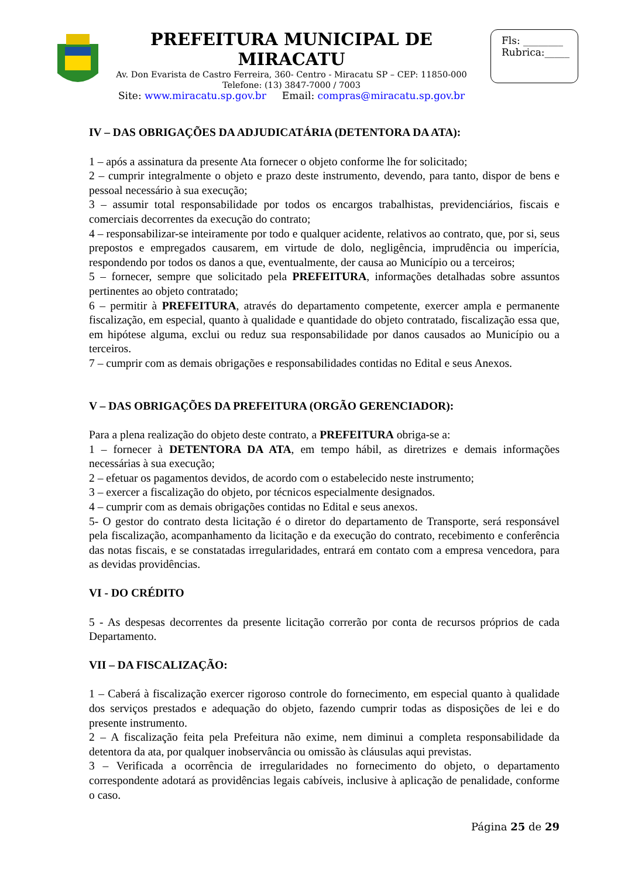PREFEITURA MUNICIPAL DE MIRACATU
Av. Don Evarista de Castro Ferreira, 360- Centro - Miracatu SP – CEP: 11850-000
Telefone: (13) 3847-7000 / 7003
Site: www.miracatu.sp.gov.br Email: compras@miracatu.sp.gov.br
Fls: ________
Rubrica:_____
IV – DAS OBRIGAÇÕES DA ADJUDICATÁRIA (DETENTORA DA ATA):
1 – após a assinatura da presente Ata fornecer o objeto conforme lhe for solicitado;
2 – cumprir integralmente o objeto e prazo deste instrumento, devendo, para tanto, dispor de bens e pessoal necessário à sua execução;
3 – assumir total responsabilidade por todos os encargos trabalhistas, previdenciários, fiscais e comerciais decorrentes da execução do contrato;
4 – responsabilizar-se inteiramente por todo e qualquer acidente, relativos ao contrato, que, por si, seus prepostos e empregados causarem, em virtude de dolo, negligência, imprudência ou imperícia, respondendo por todos os danos a que, eventualmente, der causa ao Município ou a terceiros;
5 – fornecer, sempre que solicitado pela PREFEITURA, informações detalhadas sobre assuntos pertinentes ao objeto contratado;
6 – permitir à PREFEITURA, através do departamento competente, exercer ampla e permanente fiscalização, em especial, quanto à qualidade e quantidade do objeto contratado, fiscalização essa que, em hipótese alguma, exclui ou reduz sua responsabilidade por danos causados ao Município ou a terceiros.
7 – cumprir com as demais obrigações e responsabilidades contidas no Edital e seus Anexos.
V – DAS OBRIGAÇÕES DA PREFEITURA (ORGÃO GERENCIADOR):
Para a plena realização do objeto deste contrato, a PREFEITURA obriga-se a:
1 – fornecer à DETENTORA DA ATA, em tempo hábil, as diretrizes e demais informações necessárias à sua execução;
2 – efetuar os pagamentos devidos, de acordo com o estabelecido neste instrumento;
3 – exercer a fiscalização do objeto, por técnicos especialmente designados.
4 – cumprir com as demais obrigações contidas no Edital e seus anexos.
5- O gestor do contrato desta licitação é o diretor do departamento de Transporte, será responsável pela fiscalização, acompanhamento da licitação e da execução do contrato, recebimento e conferência das notas fiscais, e se constatadas irregularidades, entrará em contato com a empresa vencedora, para as devidas providências.
VI - DO CRÉDITO
5 - As despesas decorrentes da presente licitação correrão por conta de recursos próprios de cada Departamento.
VII – DA FISCALIZAÇÃO:
1 – Caberá à fiscalização exercer rigoroso controle do fornecimento, em especial quanto à qualidade dos serviços prestados e adequação do objeto, fazendo cumprir todas as disposições de lei e do presente instrumento.
2 – A fiscalização feita pela Prefeitura não exime, nem diminui a completa responsabilidade da detentora da ata, por qualquer inobservância ou omissão às cláusulas aqui previstas.
3 – Verificada a ocorrência de irregularidades no fornecimento do objeto, o departamento correspondente adotará as providências legais cabíveis, inclusive à aplicação de penalidade, conforme o caso.
Página 25 de 29